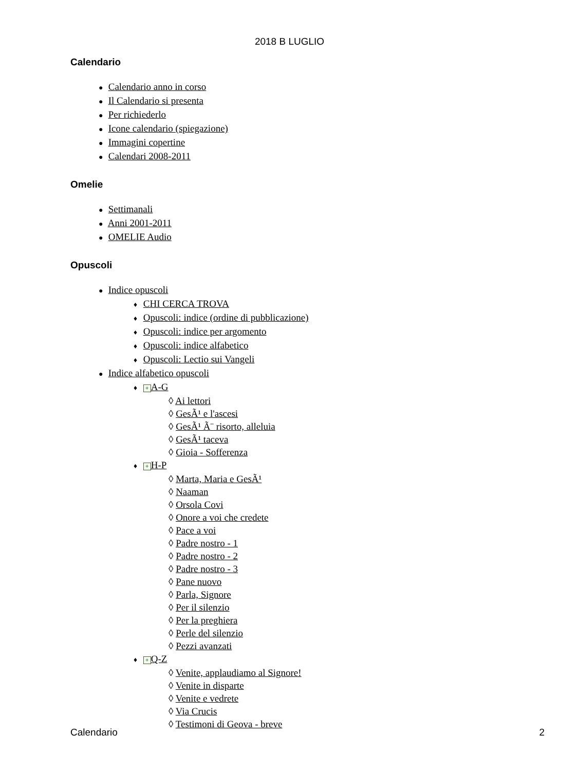2018 B LUGLIO
Calendario
● Calendario anno in corso
● Il Calendario si presenta
● Per richiederlo
● Icone calendario (spiegazione)
● Immagini copertine
● Calendari 2008-2011
Omelie
● Settimanali
● Anni 2001-2011
● OMELIE Audio
Opuscoli
● Indice opuscoli
♦ CHI CERCA TROVA
♦ Opuscoli: indice (ordine di pubblicazione)
♦ Opuscoli: indice per argomento
♦ Opuscoli: indice alfabetico
♦ Opuscoli: Lectio sui Vangeli
● Indice alfabetico opuscoli
♦ + A-G
◊ Ai lettori
◊ GesÃ¹ e l'ascesi
◊ GesÃ¹ Ã¨ risorto, alleluia
◊ GesÃ¹ taceva
◊ Gioia - Sofferenza
♦ + H-P
◊ Marta, Maria e GesÃ¹
◊ Naaman
◊ Orsola Covi
◊ Onore a voi che credete
◊ Pace a voi
◊ Padre nostro - 1
◊ Padre nostro - 2
◊ Padre nostro - 3
◊ Pane nuovo
◊ Parla, Signore
◊ Per il silenzio
◊ Per la preghiera
◊ Perle del silenzio
◊ Pezzi avanzati
♦ + Q-Z
◊ Venite, applaudiamo al Signore!
◊ Venite in disparte
◊ Venite e vedrete
◊ Via Crucis
◊ Testimoni di Geova - breve
Calendario 2